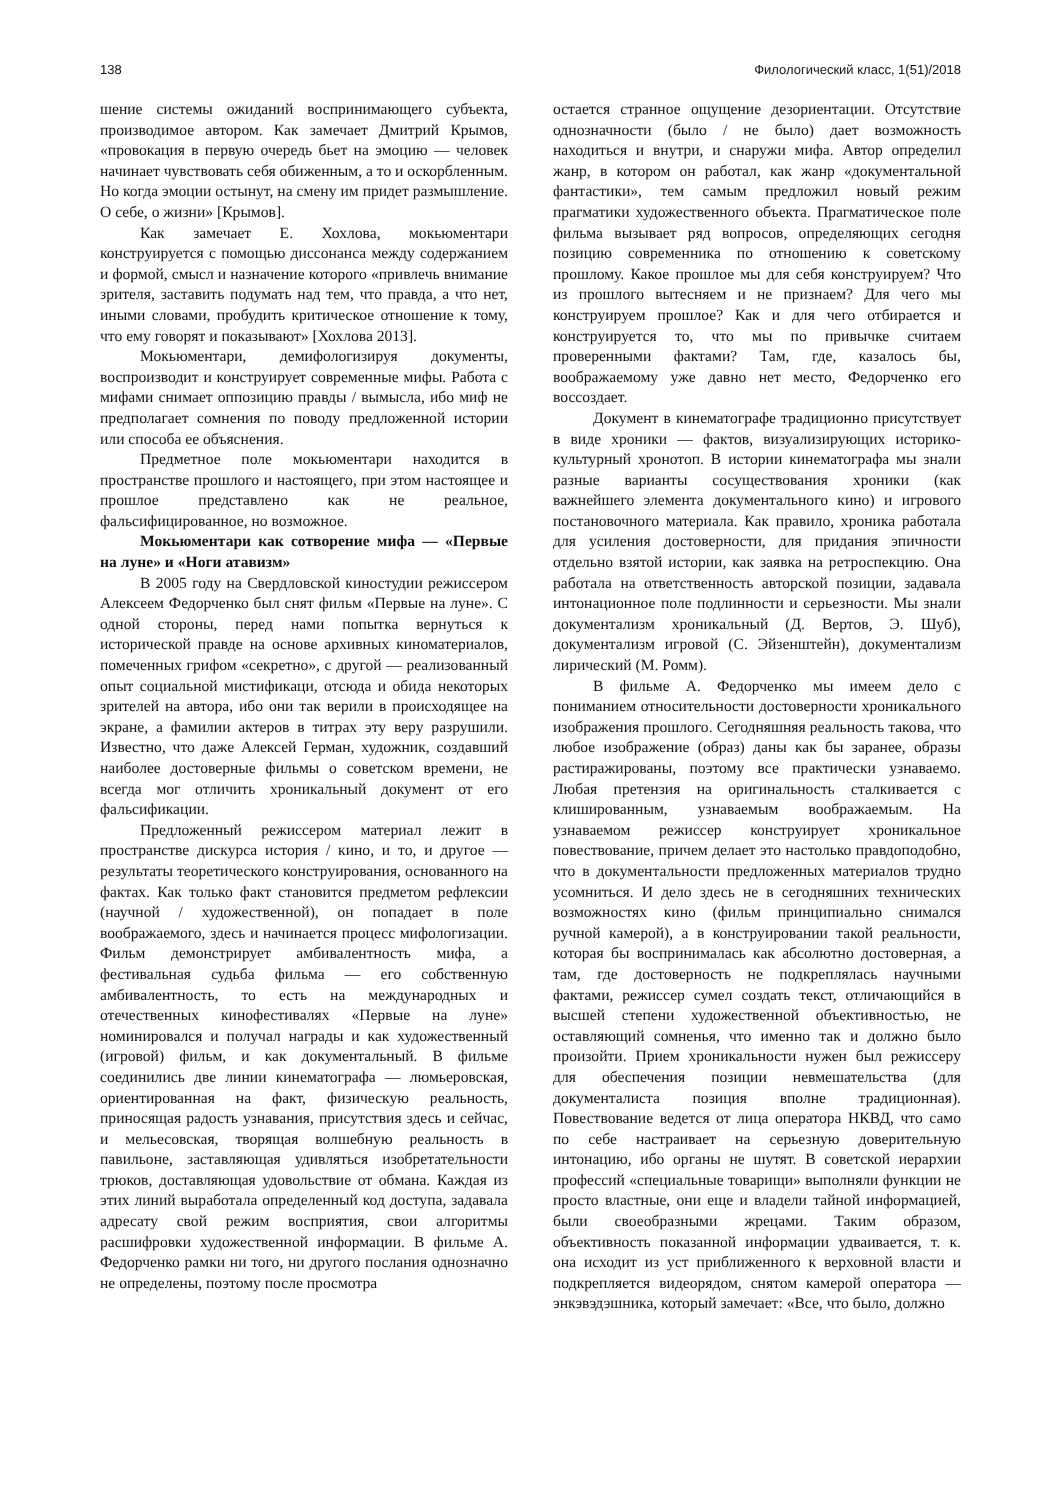138 Филологический класс, 1(51)/2018
шение системы ожиданий воспринимающего субъекта, производимое автором. Как замечает Дмитрий Крымов, «провокация в первую очередь бьет на эмоцию — человек начинает чувствовать себя обиженным, а то и оскорбленным. Но когда эмоции остынут, на смену им придет размышление. О себе, о жизни» [Крымов].
Как замечает Е. Хохлова, мокьюментари конструируется с помощью диссонанса между содержанием и формой, смысл и назначение которого «привлечь внимание зрителя, заставить подумать над тем, что правда, а что нет, иными словами, пробудить критическое отношение к тому, что ему говорят и показывают» [Хохлова 2013].
Мокьюментари, демифологизируя документы, воспроизводит и конструирует современные мифы. Работа с мифами снимает оппозицию правды / вымысла, ибо миф не предполагает сомнения по поводу предложенной истории или способа ее объяснения.
Предметное поле мокьюментари находится в пространстве прошлого и настоящего, при этом настоящее и прошлое представлено как не реальное, фальсифицированное, но возможное.
Мокьюментари как сотворение мифа — «Первые на луне» и «Ноги атавизм»
В 2005 году на Свердловской киностудии режиссером Алексеем Федорченко был снят фильм «Первые на луне». С одной стороны, перед нами попытка вернуться к исторической правде на основе архивных киноматериалов, помеченных грифом «секретно», с другой — реализованный опыт социальной мистификаци, отсюда и обида некоторых зрителей на автора, ибо они так верили в происходящее на экране, а фамилии актеров в титрах эту веру разрушили. Известно, что даже Алексей Герман, художник, создавший наиболее достоверные фильмы о советском времени, не всегда мог отличить хроникальный документ от его фальсификации.
Предложенный режиссером материал лежит в пространстве дискурса история / кино, и то, и другое — результаты теоретического конструирования, основанного на фактах. Как только факт становится предметом рефлексии (научной / художественной), он попадает в поле воображаемого, здесь и начинается процесс мифологизации. Фильм демонстрирует амбивалентность мифа, а фестивальная судьба фильма — его собственную амбивалентность, то есть на международных и отечественных кинофестивалях «Первые на луне» номинировался и получал награды и как художественный (игровой) фильм, и как документальный. В фильме соединились две линии кинематографа — люмьеровская, ориентированная на факт, физическую реальность, приносящая радость узнавания, присутствия здесь и сейчас, и мельесовская, творящая волшебную реальность в павильоне, заставляющая удивляться изобретательности трюков, доставляющая удовольствие от обмана. Каждая из этих линий выработала определенный код доступа, задавала адресату свой режим восприятия, свои алгоритмы расшифровки художественной информации. В фильме А. Федорченко рамки ни того, ни другого послания однозначно не определены, поэтому после просмотра
остается странное ощущение дезориентации. Отсутствие однозначности (было / не было) дает возможность находиться и внутри, и снаружи мифа. Автор определил жанр, в котором он работал, как жанр «документальной фантастики», тем самым предложил новый режим прагматики художественного объекта. Прагматическое поле фильма вызывает ряд вопросов, определяющих сегодня позицию современника по отношению к советскому прошлому. Какое прошлое мы для себя конструируем? Что из прошлого вытесняем и не признаем? Для чего мы конструируем прошлое? Как и для чего отбирается и конструируется то, что мы по привычке считаем проверенными фактами? Там, где, казалось бы, воображаемому уже давно нет место, Федорченко его воссоздает.
Документ в кинематографе традиционно присутствует в виде хроники — фактов, визуализирующих историко-культурный хронотоп. В истории кинематографа мы знали разные варианты сосуществования хроники (как важнейшего элемента документального кино) и игрового постановочного материала. Как правило, хроника работала для усиления достоверности, для придания эпичности отдельно взятой истории, как заявка на ретроспекцию. Она работала на ответственность авторской позиции, задавала интонационное поле подлинности и серьезности. Мы знали документализм хроникальный (Д. Вертов, Э. Шуб), документализм игровой (С. Эйзенштейн), документализм лирический (М. Ромм).
В фильме А. Федорченко мы имеем дело с пониманием относительности достоверности хроникального изображения прошлого. Сегодняшняя реальность такова, что любое изображение (образ) даны как бы заранее, образы растиражированы, поэтому все практически узнаваемо. Любая претензия на оригинальность сталкивается с клишированным, узнаваемым воображаемым. На узнаваемом режиссер конструирует хроникальное повествование, причем делает это настолько правдоподобно, что в документальности предложенных материалов трудно усомниться. И дело здесь не в сегодняшних технических возможностях кино (фильм принципиально снимался ручной камерой), а в конструировании такой реальности, которая бы воспринималась как абсолютно достоверная, а там, где достоверность не подкреплялась научными фактами, режиссер сумел создать текст, отличающийся в высшей степени художественной объективностью, не оставляющий сомненья, что именно так и должно было произойти. Прием хроникальности нужен был режиссеру для обеспечения позиции невмешательства (для документалиста позиция вполне традиционная). Повествование ведется от лица оператора НКВД, что само по себе настраивает на серьезную доверительную интонацию, ибо органы не шутят. В советской иерархии профессий «специальные товарищи» выполняли функции не просто властные, они еще и владели тайной информацией, были своеобразными жрецами. Таким образом, объективность показанной информации удваивается, т. к. она исходит из уст приближенного к верховной власти и подкрепляется видеорядом, снятом камерой оператора — энкэвэдэшника, который замечает: «Все, что было, должно